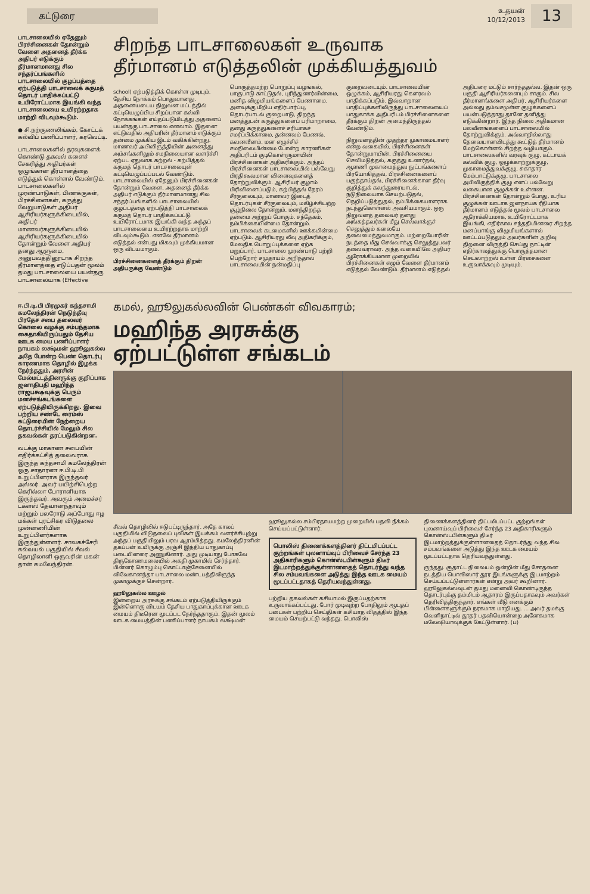கட்டுரை
உதயன்
10/12/2013
13
பாடசாலையில் ஏதேனும் பிரச்சினைகள் தோன்றும் வேளை அதனைத் தீர்க்க அதிபர் எடுக்கும் தீர்மானமானது சில சந்தர்ப்பங்களில் பாடசாலையில் குழப்பத்தை ஏற்படுத்தி பாடசாலைக் கருமத் தொடர் பாதிக்கப்பட்டு உயிரோட்டமாக இயங்கி வந்த பாடசாலையை உயிரற்றதாக மாற்றி விடவும்கூடும்.
● சி.நற்குணலிங்கம், கோட்டக் கல்விப் பணிப்பாளர், கரவெட்டி.
பாடசாலைகளில் தரவுகளைக் கொண்டு தகவல் களைச் சேகரித்து அதிபர்கள் ஒழுங்கான தீர்மானத்தை எடுத்துக் கொள்ளல் வேண்டும். பாடசாலைகளில் முரண்பாடுகள், பிணக்குகள், பிரச்சினைகள், கருத்து வேறுபாடுகள் அதிபர் ஆசிரியர்களுக்கிடையில், அதிபர் மாணவர்களுக்கிடையில் ஆசிரியர்களுக்கிடையில் தோன்றும் வேளை அதிபர் தனது ஆளுமை, அனுபவத்தினூடாக சிறந்த தீர்மானத்தை எடுப்பதன் மூலம் தமது பாடசாலையை பயன்தரு பாடசாலையாக (Effective
சிறந்த பாடசாலைகள் உருவாக
தீர்மானம் எடுத்தலின் முக்கியத்துவம்
school) ஏற்படுத்திக் கொள்ள முடியும். தேசிய நோக்கம் பொதுவானது. அதனையடைய நிறுவன மட்டத்தில் கட்டியெழுப்பிய சிறப்பான கல்வி நோக்கங்கள் எய்தப்படுமிடத்து அதனைப் பயன்தரு பாடசாலை எனலாம். இதனை எட்டுவதில் அதிபரின் தீர்மானம் எடுக்கும் தன்மை முக்கிய இடம் வகிக்கின்றது. மாணவர் அபிவிருத்தியின் அனைத்து அம்சங்களிலும் சமநிலையான வளர்ச்சி ஏற்பட ஏதுவாக கற்றல் - கற்பித்தல் கருமத் தொடர் பாடசாலையுள் கட்டியெழுப்பப்படல் வேண்டும். பாடசாலையில் ஏதேனும் பிரச்சினைகள் தோன்றும் வேளை, அதனைத் தீர்க்க அதிபர் எடுக்கும் தீர்மானமானது சில சந்தர்ப்பங்களில் பாடசாலையில் குழப்பத்தை ஏற்படுத்தி பாடசாலைக் கருமத் தொடர் பாதிக்கப்பட்டு உயிரோட்டமாக இயங்கி வந்த அந்தப் பாடசாலையை உயிரற்றதாக மாற்றி விடவும்கூடும். எனவே தீர்மானம் எடுத்தல் என்பது மிகவும் முக்கியமான ஒரு விடயமாகும்.
பிரச்சினைகளைத் தீர்க்கும் திறன் அதிபருக்கு வேண்டும்
பொருத்தமற்ற பொறுப்பு வழங்கல், பாகுபாடு காட்டுதல், புரிந்துணர்வின்மை, மனித விழுமியங்களைப் பேணாமை, அளவுக்கு மீறிய எதிர்பார்ப்பு, தொடர்பாடல் குறைபாடு, திறந்த மனத்துடன் கருத்துகளைப் பரிமாறாமை, தனது கருத்துகளைச் சரியாகச் சமர்ப்பிக்காமை, தன்னலம் பேணல், கவனவீனம், மன எழுச்சிச் சமநிலையின்மை போன்ற காரணிகள் அதிபரிடம் குடிகொள்ளுமாயின் பிரச்சினைகள் அதிகரிக்கும். அந்தப் பிரச்சினைகள் பாடசாலையில் பல்வேறு பிரதிகூலமான விளைவுகளைத் தோற்றுவிக்கும். ஆசிரியர் குழாம் பிரிவினைப்படும், கற்பித்தல் நேரம் சீர்குலையும், மாணவர் இடைத் தொடர்புகள் சீர்குலையும், மகிழ்ச்சியற்ற சூழ்நிலை தோன்றும், மனந்திறந்த தன்மை அற்றுப் போகும். சந்தேகம், நம்பிக்கையின்மை தோன்றும். பாடசாலைக் கடமைகளில் ஊக்கமின்மை ஏற்படும். ஆசிரியரது லீவு அதிகரிக்கும், மேலதிக பொறுப்புக்களை ஏற்க மறுப்பார். பாடசாலை முரண்பாடு பற்றி பெற்றோர் சமுதாயம் அறிந்தால் பாடசாலையின் நன்மதிப்பு குறைவடையும். பாடசாலையின் ஒழுக்கம், ஆசிரியரது கௌரவம் பாதிக்கப்படும். இவ்வாறான பாதிப்புக்களிலிருந்து பாடசாலையைப் பாதுகாக்க அதிபரிடம் பிரச்சினைகளை தீர்க்கும் திறன் அமைந்திருத்தல் வேண்டும்.
நிறுவனத்தின் முதற்தர முகாமையாளர் என்ற வகையில், பிரச்சினைகள் தோன்றுமாயின், பிரச்சினையை செவிமடுத்தல், கருத்து உணர்தல், ஆளணி முகாமைத்துவ நுட்பங்களைப் பிரயோகித்தல், பிரச்சினைகளைப் பகுத்தாய்தல், பிரச்சினைக்கான தீர்வு குறித்துக் கலந்துரையாடல், நடுநிலையாக செயற்படுதல், நெறிப்படுத்துதல், நம்பிக்கையாளராக நடந்துகொள்ளல் அவசியமாகும். ஒரு நிறுவனத் தலைவர் தனது அங்கத்தவர்கள் மீது செல்வாக்குச் செலுத்தும் கலையே தலைமைத்துவமாகும். மற்றையோரின் நடத்தை மீது செல்வாக்கு செலுத்துபவர் தலைவராவர். அந்த வகையிலே அதிபர் ஆரோக்கியமான முறையில் பிரச்சினைகள் எழும் வேளை தீர்மானம் எடுத்தல் வேண்டும். தீர்மானம் எடுத்தல் அதிபரை மட்டும் சார்ந்ததல்ல. இதன் ஒரு பகுதி ஆசிரியர்களையும் சாரும். சில தீர்மானங்களை அதிபர், ஆசிரியர்களை அல்லது தம்வசமுள்ள குழுக்களைப் பயன்படுத்தாது தானே தனித்து எடுக்கின்றார். இந்த நிலை அதிகமான பலவீனங்களைப் பாடசாலையில் தோற்றுவிக்கும். அவ்வாறில்லாது தேவையானவிடத்து கூட்டுத் தீர்மானம் மேற்கொள்ளல் சிறந்த வழியாகும். பாடசாலைகளில் வரவுக் குழு, கட்டாயக் கல்விக் குழு, ஒழுக்காற்றுக்குழு, முகாமைத்துவக்குழு, சுகாதார மேம்பாட்டுக்குழு, பாடசாலை அபிவிருத்திக் குழு எனப் பல்வேறு வகையான குழுக்கள் உள்ளன. பிரச்சினைகள் தோன்றும் போது, உரிய குழுக்கள் ஊடாக ஜனநாயக ரீதியாக தீர்மானம் எடுத்தல் மூலம் பாடசாலை ஆரோக்கியமாக, உயிரோட்டமாக இயங்கி, எதிர்கால சந்ததியினரை சிறந்த மனப்பாங்கு விழுமியங்களால் ஊட்டப்படுதலும் அவர்களின் அறிவு திறனை விருத்தி செய்து நாட்டின் எதிர்காலத்துக்கு பொருத்தமான செயலாற்றல் உள்ள பிரசைகளை உருவாக்கவும் முடியும்.
ஈ.பி.டி.பி பிரமுகர் கந்தசாமி கமலேந்திரன் நெடுந்தீவு பிரதேச சபை தலைவர் கொலை வழக்கு சம்பந்தமாக கைதாகியிருப்பதும் தேசிய ஊடக மைய பணிப்பாளர் நாயகம் லக்ஷ்மன் ஹூலுகல்ல அதே போன்ற பெண் தொடர்பு காரணமாக தொழில் இழக்க நேர்ந்ததும், அரசின் மேல்மட்டத்தினருக்கு குறிப்பாக ஜனாதிபதி மஹிந்த ராஜபக்ஷவுக்கு பெரும் மனச்சங்கடங்களை ஏற்படுத்தியிருக்கிறது. இவை பற்றிய சண்டே ரைம்ஸ் கட்டுரையின் நேற்றைய தொடர்ச்சியில் மேலும் சில தகவல்கள் தரப்படுகின்றன.
வடக்கு மாகாண சபையின் எதிர்க்கட்சித் தலைவராக இருந்த கந்தசாமி கமலேந்திரன் ஒரு சாதாரண ஈ.பி.டி.பி உறுப்பினராக இருந்தவர் அல்லர். அவர் பயிற்சிபெற்ற கெரில்லா போராளியாக இருந்தவர். அவரும் அமைச்சர் டக்ளஸ் தேவானந்தாவும் மற்றும் பலரோடு அப்போது ஈழ மக்கள் புரட்சிகர விடுதலை முன்னணியின் உறுப்பினர்களாக இருந்துள்ளனர். சாவகச்சேரி கல்வயல் பகுதியில் சீவல் தொழிலாளி ஒருவரின் மகன் தான் கமலேந்திரன்.
கமல், ஹூலுகல்லவின் பெண்கள் விவகாரம்;
மஹிந்த அரசுக்கு
ஏற்பட்டுள்ள சங்கடம்
சீவல் தொழிலில் ஈடுபட்டிருந்தார். அதே காலப் பகுதியில் விடுதலைப் புலிகள் இயக்கம் வளர்ச்சியுற்று அந்தப் பகுதியிலும் பரவ ஆரம்பித்தது. கமலேந்திரனின் தகப்பன் உயிருக்கு அஞ்சி இந்திய பாதுகாப்பு படையினரை அணுகினார். அது முடியாது போகவே திருகோணமலையில் அகதி முகாமில் சேர்ந்தார். பின்னர் கொழும்பு கொட்டாஞ்சேனையில் விவேகானந்தா பாடசாலை மண்டபத்திலிருந்த முகாமுக்குச் சென்றார்.
ஹூலுகல்ல ஊழல்
இன்றைய அரசுக்கு சங்கடம் ஏற்படுத்தியிருக்கும் இன்னொரு விடயம் தேசிய பாதுகாப்புக்கான ஊடக மையம் திடீரென மூடப்பட நேர்ந்ததாகும். இதன் மூலம் ஊடக மையத்தின் பணிப்பாளர் நாயகம் லக்ஷ்மன் ஹூலுகல்ல சம்பிரதாயமற்ற முறையில் பதவி நீக்கம் செய்யப்பட்டுள்ளார்.
பொலிஸ் திணைக்களத்தினர் திட்டமிடப்பட்ட குற்றங்கள் புலனாய்வுப் பிரிவைச் சேர்ந்த 23 அதிகாரிகளும் கொன்ஸ்டபிள்களும் திடீர் இடமாற்றத்துக்குள்ளானதைத் தொடர்ந்து வந்த சில சம்பவங்களை அடுத்து இந்த ஊடக மையம் மூடப்பட்டதாகத் தெரியவந்துள்ளது.
பற்றிய தகவல்கள் கசியாமல் இருப்பதற்காக உருவாக்கப்பட்டது. போர் முடிவுற்ற போதிலும் ஆயுதப் படைகள் பற்றிய செய்திகள் கசியாத விதத்தில் இந்த மையம் செயற்பட்டு வந்தது. பொலிஸ் திணைக்களத்தினர் திட்டமிடப்பட்ட குற்றங்கள் புலனாய்வுப் பிரிவைச் சேர்ந்த 23 அதிகாரிகளும் கொன்ஸ்டபிள்களும் திடீர் இடமாற்றத்துக்குள்ளானதைத் தொடர்ந்து வந்த சில சம்பவங்களை அடுத்து இந்த ஊடக மையம் மூடப்பட்டதாக தெரியவந்துள்ளது.
ருந்தது. சூதாட்ட நிலையம் ஒன்றின் மீது சோதனை நடத்திய பொலிஸார் தூர இடங்களுக்கு இடமாற்றம் செய்யப்பட்டுள்ளார்கள் என்று அவர் கூறினார். ஹூலுகல்லவுடன் தமது மனைவி கொண்டிருந்த தொடர்புக்கு தம்மிடம் ஆதாரம் இருப்பதாகவும் அவர்கள் தெரிவித்திருந்தார். எங்கள் வீடு எனக்கும் பிள்ளைகளுக்கும் நரகமாக மாறியது. ... அவர் தமக்கு வெளிநாட்டில் தூதர் பதவியொன்றை அனேகமாக மலேஷியாவுக்குக் கேட்டுள்ளார். (ப)